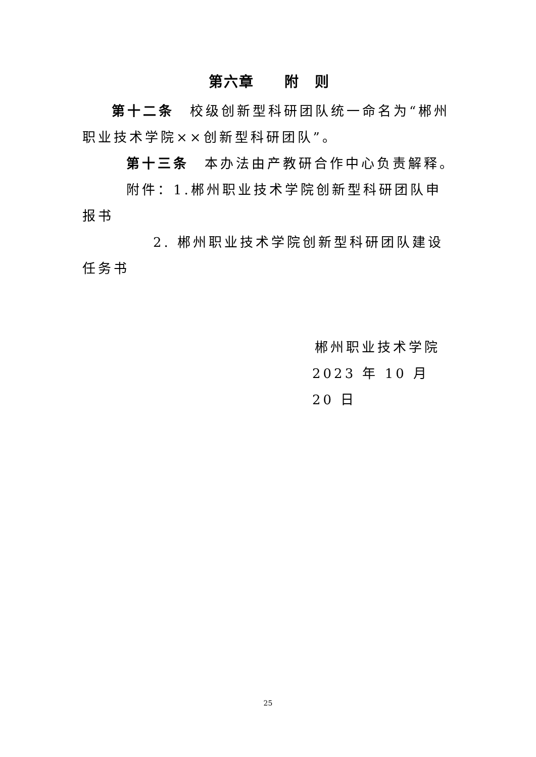第六章　　附　则
第十二条　校级创新型科研团队统一命名为“郴州职业技术学院××创新型科研团队”。
第十三条　本办法由产教研合作中心负责解释。
附件：1.郴州职业技术学院创新型科研团队申报书
2. 郴州职业技术学院创新型科研团队建设任务书
郴州职业技术学院
2023 年 10 月 20 日
25